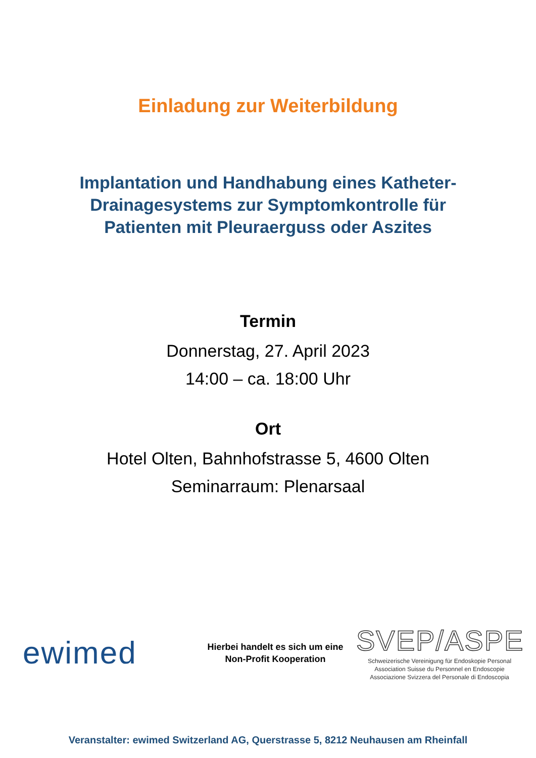Einladung zur Weiterbildung
Implantation und Handhabung eines Katheter-
Drainagesystems zur Symptomkontrolle für
Patienten mit Pleuraerguss oder Aszites
Termin
Donnerstag, 27. April 2023
14:00 – ca. 18:00 Uhr
Ort
Hotel Olten, Bahnhofstrasse 5, 4600 Olten
Seminarraum: Plenarsaal
ewimed
Hierbei handelt es sich um eine
Non-Profit Kooperation
SVEP/ASPE
Schweizerische Vereinigung für Endoskopie Personal
Association Suisse du Personnel en Endoscopie
Associazione Svizzera del Personale di Endoscopia
Veranstalter: ewimed Switzerland AG, Querstrasse 5, 8212 Neuhausen am Rheinfall